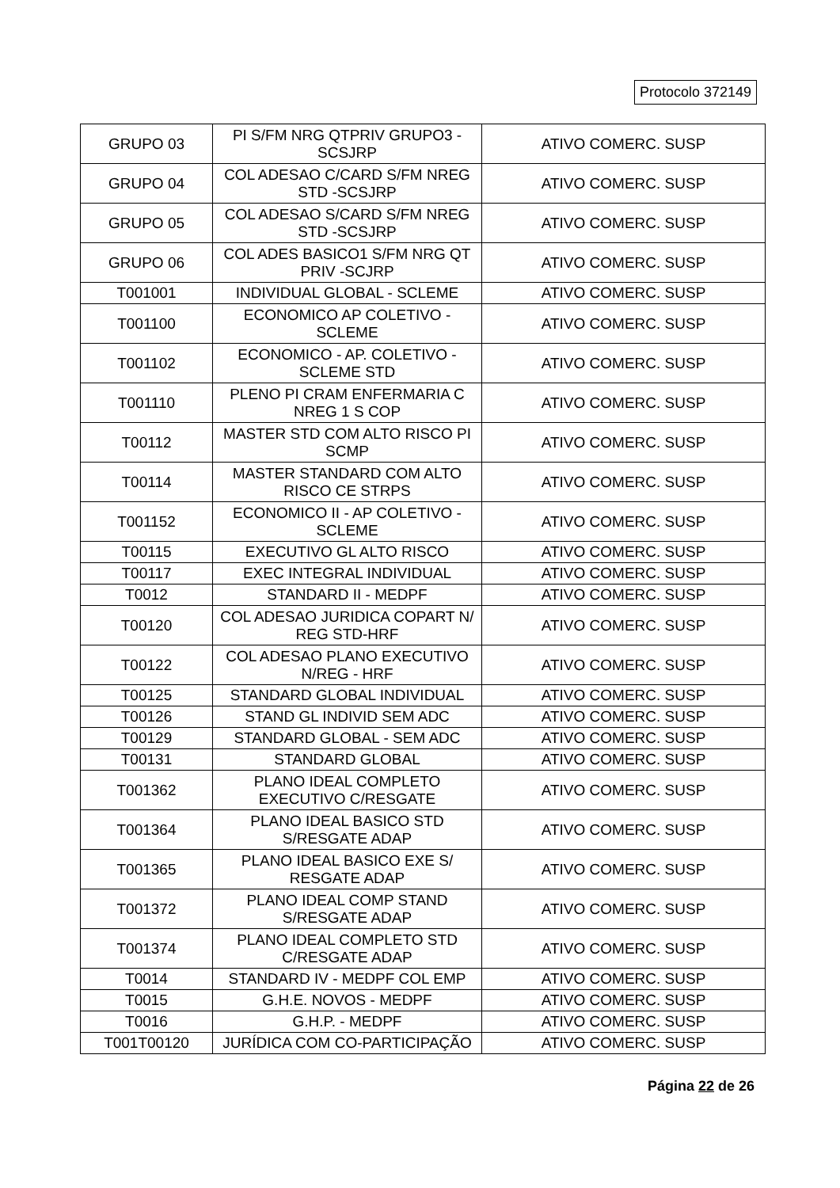Protocolo 372149
| GRUPO 03 | PI S/FM NRG QTPRIV GRUPO3 - SCSJRP | ATIVO COMERC. SUSP |
| GRUPO 04 | COL ADESAO C/CARD S/FM NREG STD -SCSJRP | ATIVO COMERC. SUSP |
| GRUPO 05 | COL ADESAO S/CARD S/FM NREG STD -SCSJRP | ATIVO COMERC. SUSP |
| GRUPO 06 | COL ADES BASICO1 S/FM NRG QT PRIV -SCJRP | ATIVO COMERC. SUSP |
| T001001 | INDIVIDUAL GLOBAL - SCLEME | ATIVO COMERC. SUSP |
| T001100 | ECONOMICO AP COLETIVO - SCLEME | ATIVO COMERC. SUSP |
| T001102 | ECONOMICO - AP. COLETIVO - SCLEME STD | ATIVO COMERC. SUSP |
| T001110 | PLENO PI CRAM ENFERMARIA C NREG 1 S COP | ATIVO COMERC. SUSP |
| T00112 | MASTER STD COM ALTO RISCO PI SCMP | ATIVO COMERC. SUSP |
| T00114 | MASTER STANDARD COM ALTO RISCO CE STRPS | ATIVO COMERC. SUSP |
| T001152 | ECONOMICO II - AP COLETIVO - SCLEME | ATIVO COMERC. SUSP |
| T00115 | EXECUTIVO GL ALTO RISCO | ATIVO COMERC. SUSP |
| T00117 | EXEC INTEGRAL INDIVIDUAL | ATIVO COMERC. SUSP |
| T0012 | STANDARD II - MEDPF | ATIVO COMERC. SUSP |
| T00120 | COL ADESAO JURIDICA COPART N/ REG STD-HRF | ATIVO COMERC. SUSP |
| T00122 | COL ADESAO PLANO EXECUTIVO N/REG - HRF | ATIVO COMERC. SUSP |
| T00125 | STANDARD GLOBAL INDIVIDUAL | ATIVO COMERC. SUSP |
| T00126 | STAND GL INDIVID SEM ADC | ATIVO COMERC. SUSP |
| T00129 | STANDARD GLOBAL - SEM ADC | ATIVO COMERC. SUSP |
| T00131 | STANDARD GLOBAL | ATIVO COMERC. SUSP |
| T001362 | PLANO IDEAL COMPLETO EXECUTIVO C/RESGATE | ATIVO COMERC. SUSP |
| T001364 | PLANO IDEAL BASICO STD S/RESGATE ADAP | ATIVO COMERC. SUSP |
| T001365 | PLANO IDEAL BASICO EXE S/ RESGATE ADAP | ATIVO COMERC. SUSP |
| T001372 | PLANO IDEAL COMP STAND S/RESGATE ADAP | ATIVO COMERC. SUSP |
| T001374 | PLANO IDEAL COMPLETO STD C/RESGATE ADAP | ATIVO COMERC. SUSP |
| T0014 | STANDARD IV - MEDPF COL EMP | ATIVO COMERC. SUSP |
| T0015 | G.H.E. NOVOS - MEDPF | ATIVO COMERC. SUSP |
| T0016 | G.H.P. - MEDPF | ATIVO COMERC. SUSP |
| T001T00120 | JURÍDICA COM CO-PARTICIPAÇÃO | ATIVO COMERC. SUSP |
Página 22 de 26